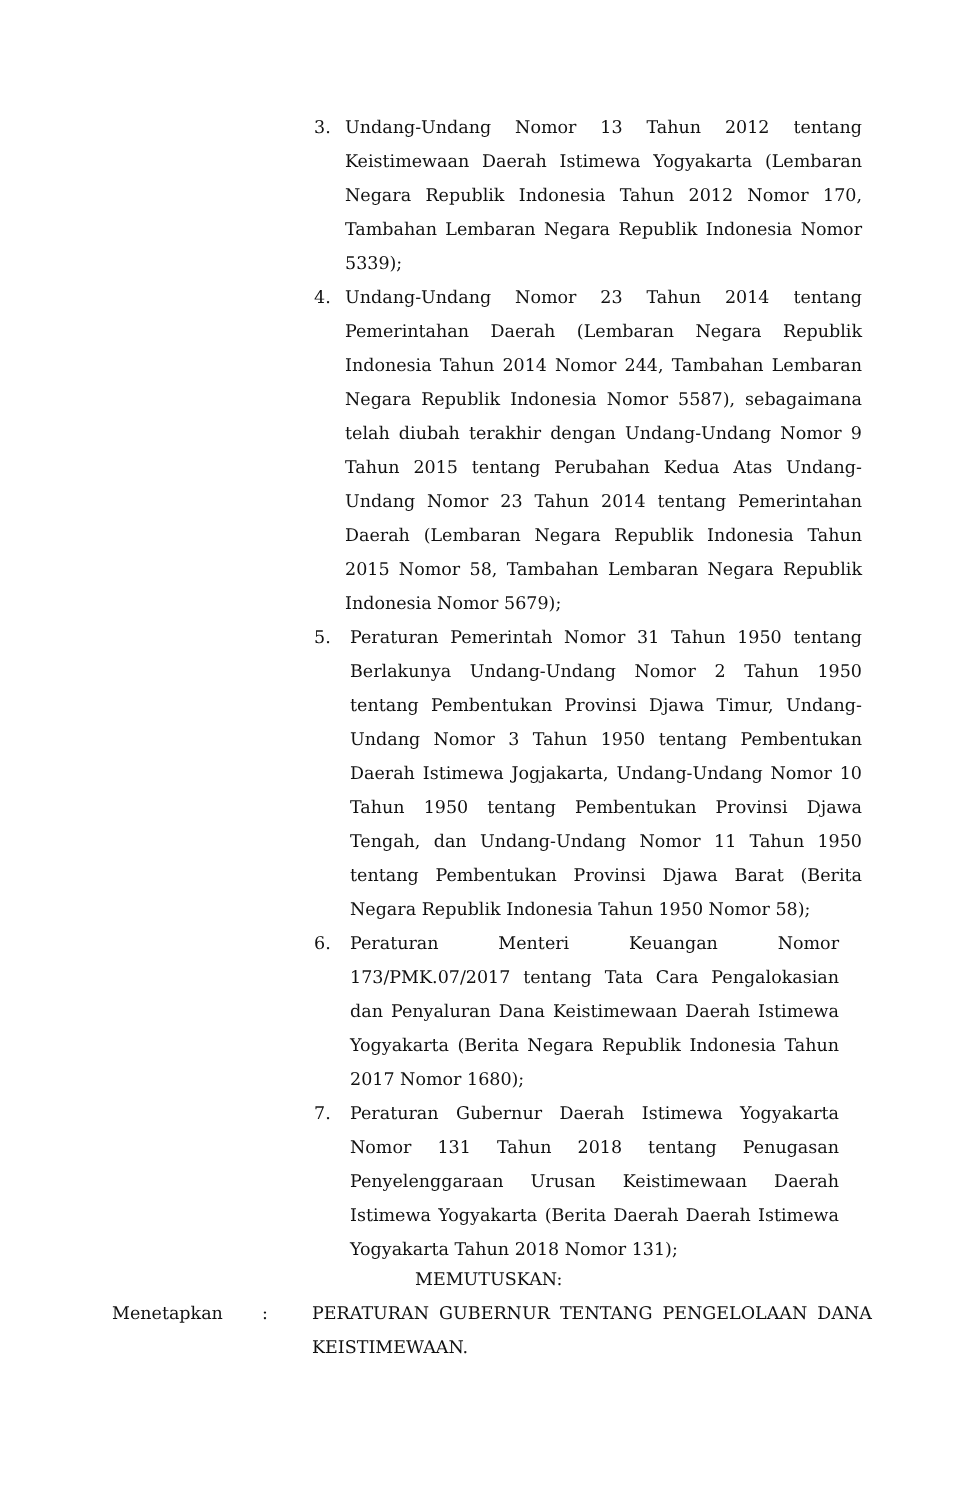3. Undang-Undang Nomor 13 Tahun 2012 tentang Keistimewaan Daerah Istimewa Yogyakarta (Lembaran Negara Republik Indonesia Tahun 2012 Nomor 170, Tambahan Lembaran Negara Republik Indonesia Nomor 5339);
4. Undang-Undang Nomor 23 Tahun 2014 tentang Pemerintahan Daerah (Lembaran Negara Republik Indonesia Tahun 2014 Nomor 244, Tambahan Lembaran Negara Republik Indonesia Nomor 5587), sebagaimana telah diubah terakhir dengan Undang-Undang Nomor 9 Tahun 2015 tentang Perubahan Kedua Atas Undang-Undang Nomor 23 Tahun 2014 tentang Pemerintahan Daerah (Lembaran Negara Republik Indonesia Tahun 2015 Nomor 58, Tambahan Lembaran Negara Republik Indonesia Nomor 5679);
5. Peraturan Pemerintah Nomor 31 Tahun 1950 tentang Berlakunya Undang-Undang Nomor 2 Tahun 1950 tentang Pembentukan Provinsi Djawa Timur, Undang-Undang Nomor 3 Tahun 1950 tentang Pembentukan Daerah Istimewa Jogjakarta, Undang-Undang Nomor 10 Tahun 1950 tentang Pembentukan Provinsi Djawa Tengah, dan Undang-Undang Nomor 11 Tahun 1950 tentang Pembentukan Provinsi Djawa Barat (Berita Negara Republik Indonesia Tahun 1950 Nomor 58);
6. Peraturan Menteri Keuangan Nomor 173/PMK.07/2017 tentang Tata Cara Pengalokasian dan Penyaluran Dana Keistimewaan Daerah Istimewa Yogyakarta (Berita Negara Republik Indonesia Tahun 2017 Nomor 1680);
7. Peraturan Gubernur Daerah Istimewa Yogyakarta Nomor 131 Tahun 2018 tentang Penugasan Penyelenggaraan Urusan Keistimewaan Daerah Istimewa Yogyakarta (Berita Daerah Daerah Istimewa Yogyakarta Tahun 2018 Nomor 131);
MEMUTUSKAN:
Menetapkan : PERATURAN GUBERNUR TENTANG PENGELOLAAN DANA KEISTIMEWAAN.